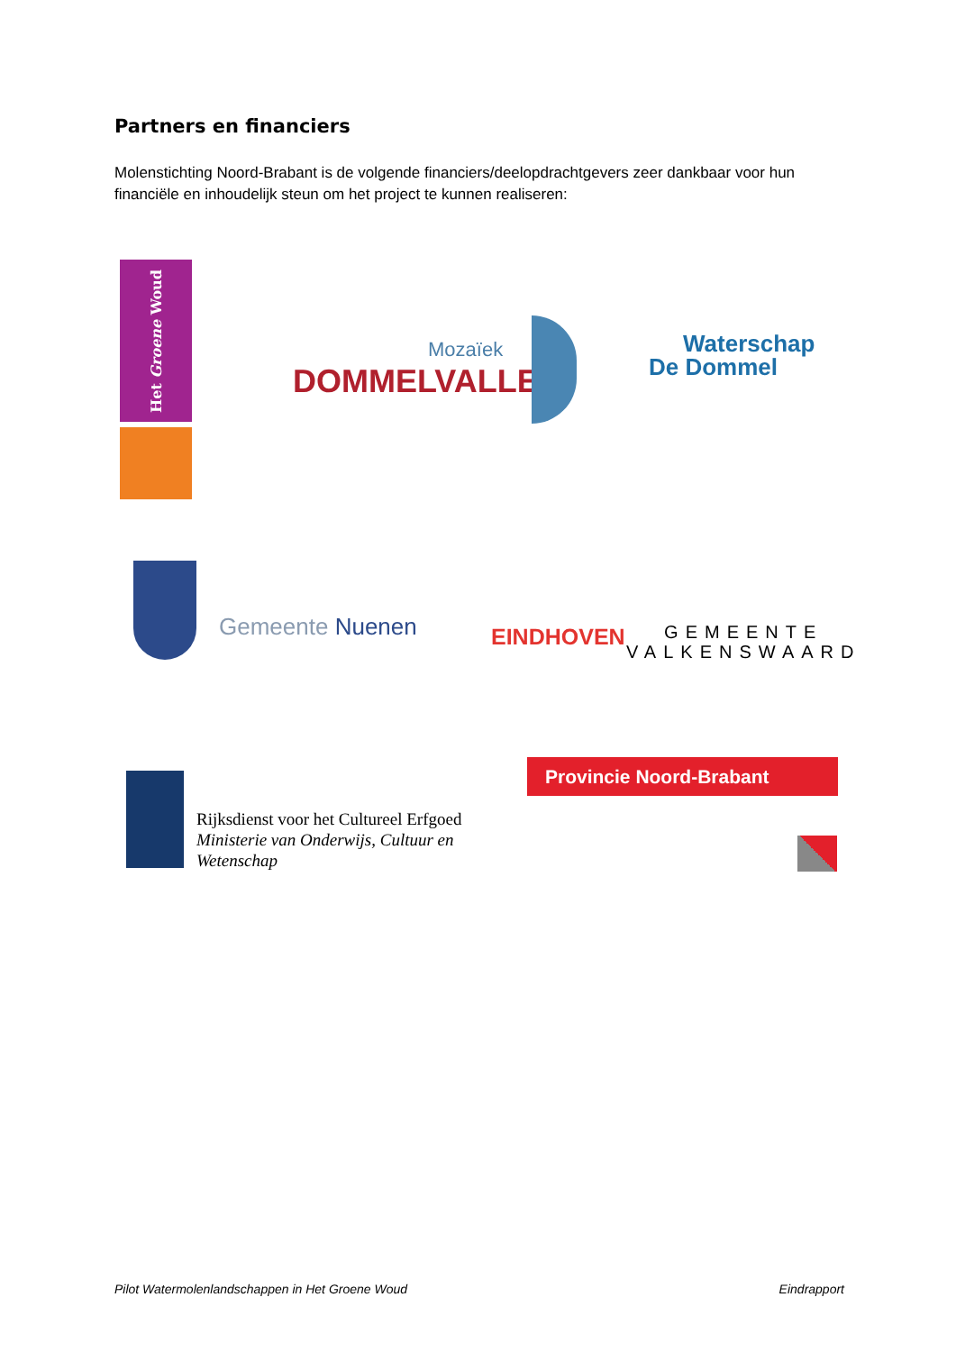Partners en financiers
Molenstichting Noord-Brabant is de volgende financiers/deelopdrachtgevers zeer dankbaar voor hun financiële en inhoudelijk steun om het project te kunnen realiseren:
Het Groene Woud
Mozaïek
DOMMELVALLEI
Waterschap
De Dommel
Gemeente Nuenen EINDHOVEN
GEMEENTE
VALKENSWAARD
Rijksdienst voor het Cultureel Erfgoed
Ministerie van Onderwijs, Cultuur en
Wetenschap
Provincie Noord-Brabant
Pilot Watermolenlandschappen in Het Groene Woud Eindrapport